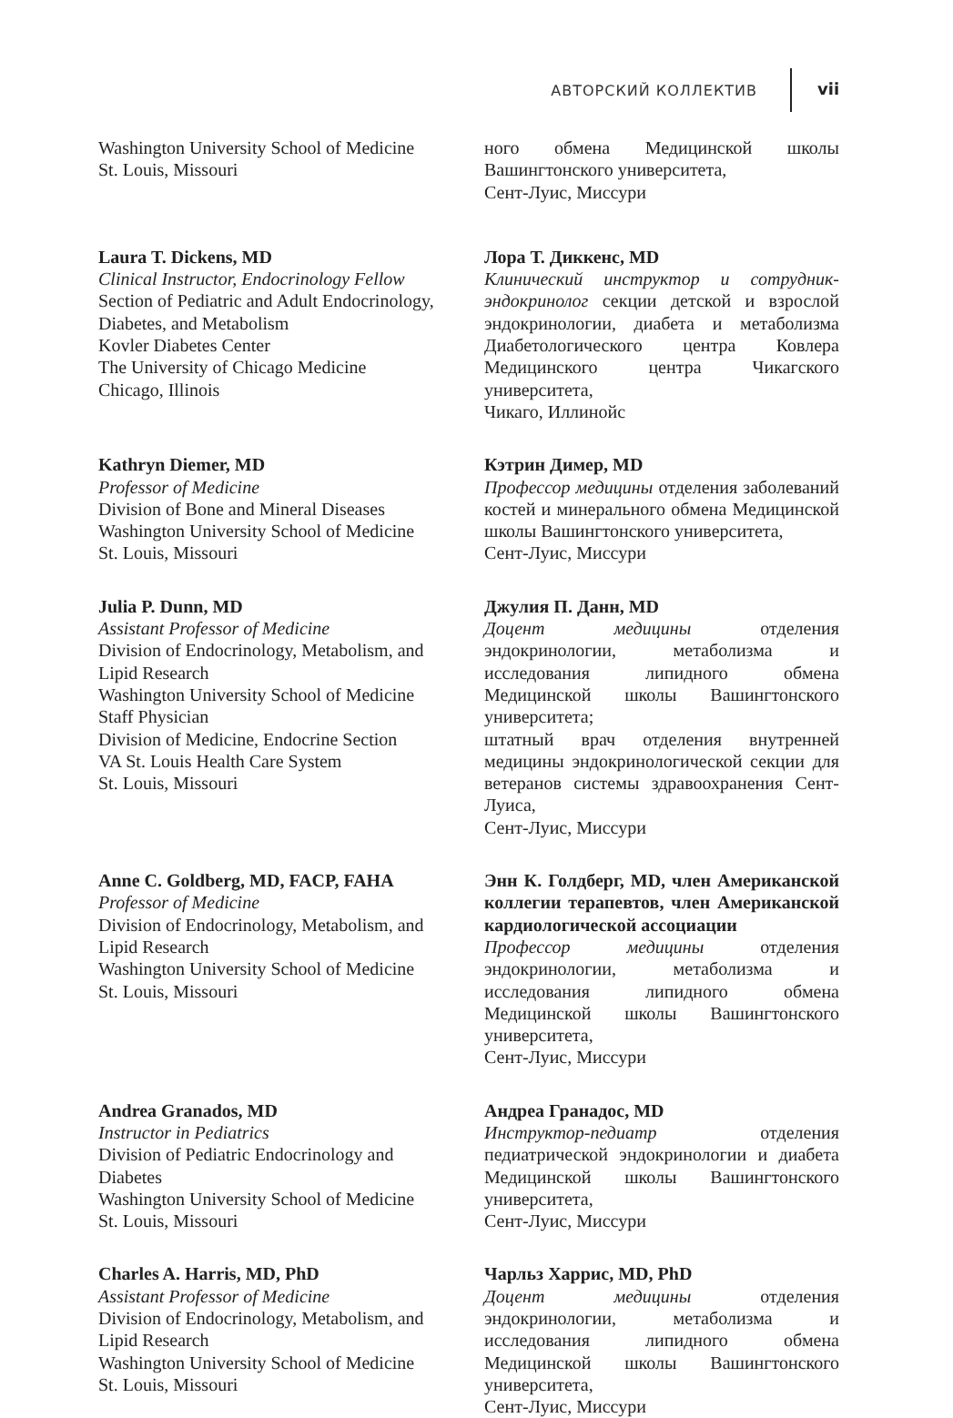АВТОРСКИЙ КОЛЛЕКТИВ vii
Washington University School of Medicine
St. Louis, Missouri
ного обмена Медицинской школы Вашингтонского университета,
Сент-Луис, Миссури
Laura T. Dickens, MD
Clinical Instructor, Endocrinology Fellow
Section of Pediatric and Adult Endocrinology, Diabetes, and Metabolism
Kovler Diabetes Center
The University of Chicago Medicine
Chicago, Illinois
Лора Т. Диккенс, MD
Клинический инструктор и сотрудник-эндокринолог секции детской и взрослой эндокринологии, диабета и метаболизма Диабетологического центра Ковлера Медицинского центра Чикагского университета,
Чикаго, Иллинойс
Kathryn Diemer, MD
Professor of Medicine
Division of Bone and Mineral Diseases
Washington University School of Medicine
St. Louis, Missouri
Кэтрин Димер, MD
Профессор медицины отделения заболеваний костей и минерального обмена Медицинской школы Вашингтонского университета,
Сент-Луис, Миссури
Julia P. Dunn, MD
Assistant Professor of Medicine
Division of Endocrinology, Metabolism, and Lipid Research
Washington University School of Medicine
Staff Physician
Division of Medicine, Endocrine Section
VA St. Louis Health Care System
St. Louis, Missouri
Джулия П. Данн, MD
Доцент медицины отделения эндокринологии, метаболизма и исследования липидного обмена Медицинской школы Вашингтонского университета;
штатный врач отделения внутренней медицины эндокринологической секции для ветеранов системы здравоохранения Сент-Луиса,
Сент-Луис, Миссури
Anne C. Goldberg, MD, FACP, FAHA
Professor of Medicine
Division of Endocrinology, Metabolism, and Lipid Research
Washington University School of Medicine
St. Louis, Missouri
Энн К. Голдберг, MD, член Американской коллегии терапевтов, член Американской кардиологической ассоциации
Профессор медицины отделения эндокринологии, метаболизма и исследования липидного обмена Медицинской школы Вашингтонского университета,
Сент-Луис, Миссури
Andrea Granados, MD
Instructor in Pediatrics
Division of Pediatric Endocrinology and Diabetes
Washington University School of Medicine
St. Louis, Missouri
Андреа Гранадос, MD
Инструктор-педиатр отделения педиатрической эндокринологии и диабета Медицинской школы Вашингтонского университета,
Сент-Луис, Миссури
Charles A. Harris, MD, PhD
Assistant Professor of Medicine
Division of Endocrinology, Metabolism, and Lipid Research
Washington University School of Medicine
St. Louis, Missouri
Чарльз Харрис, MD, PhD
Доцент медицины отделения эндокринологии, метаболизма и исследования липидного обмена Медицинской школы Вашингтонского университета,
Сент-Луис, Миссури